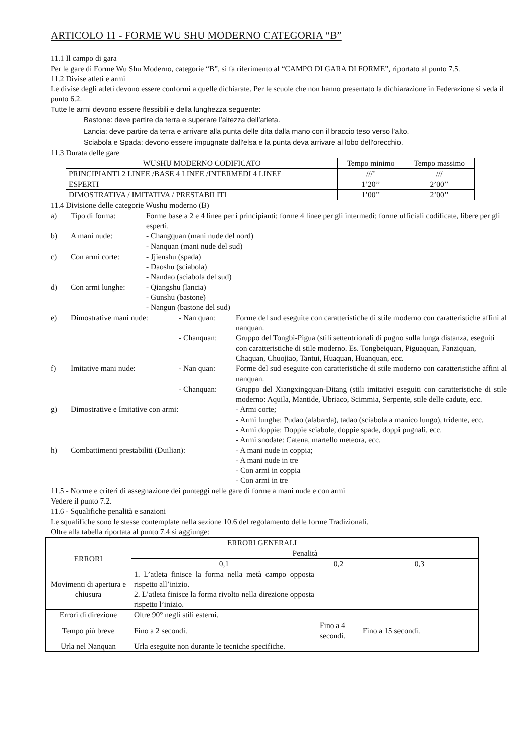ARTICOLO 11 - FORME WU SHU MODERNO CATEGORIA “B”
11.1 Il campo di gara
Per le gare di Forme Wu Shu Moderno, categorie “B”, si fa riferimento al “CAMPO DI GARA DI FORME”, riportato al punto 7.5.
11.2 Divise atleti e armi
Le divise degli atleti devono essere conformi a quelle dichiarate. Per le scuole che non hanno presentato la dichiarazione in Federazione si veda il punto 6.2.
Tutte le armi devono essere flessibili e della lunghezza seguente:
Bastone: deve partire da terra e superare l’altezza dell’atleta.
Lancia: deve partire da terra e arrivare alla punta delle dita dalla mano con il braccio teso verso l'alto.
Sciabola e Spada: devono essere impugnate dall'elsa e la punta deva arrivare al lobo dell'orecchio.
11.3 Durata delle gare
| WUSHU MODERNO CODIFICATO | Tempo minimo | Tempo massimo |
| --- | --- | --- |
| PRINCIPIANTI 2 LINEE /BASE 4 LINEE /INTERMEDI 4 LINEE | ///’ | /// |
| ESPERTI | 1’20’’ | 2’00’’ |
| DIMOSTRATIVA / IMITATIVA / PRESTABILITI | 1’00’’ | 2’00’’ |
11.4 Divisione delle categorie Wushu moderno (B)
a) Tipo di forma: Forme base a 2 e 4 linee per i principianti; forme 4 linee per gli intermedi; forme ufficiali codificate, libere per gli esperti.
b) A mani nude: - Changquan (mani nude del nord)
- Nanquan (mani nude del sud)
c) Con armi corte: - Jjienshu (spada)
- Daoshu (sciabola)
- Nandao (sciabola del sud)
d) Con armi lunghe: - Qiangshu (lancia)
- Gunshu (bastone)
- Nangun (bastone del sud)
e) Dimostrative mani nude: - Nan quan: Forme del sud eseguite con caratteristiche di stile moderno con caratteristiche affini al nanquan.
- Chanquan: Gruppo del Tongbi-Pigua (stili settentrionali di pugno sulla lunga distanza, eseguiti con caratteristiche di stile moderno. Es. Tongbeiquan, Piguaquan, Fanziquan, Chaquan, Chuojiao, Tantui, Huaquan, Huanquan, ecc.
f) Imitative mani nude: - Nan quan: Forme del sud eseguite con caratteristiche di stile moderno con caratteristiche affini al nanquan.
- Chanquan: Gruppo del Xiangxingquan-Ditang (stili imitativi eseguiti con caratteristiche di stile moderno: Aquila, Mantide, Ubriaco, Scimmia, Serpente, stile delle cadute, ecc.
g) Dimostrative e Imitative con armi: - Armi corte;
- Armi lunghe: Pudao (alabarda), tadao (sciabola a manico lungo), tridente, ecc.
- Armi doppie: Doppie sciabole, doppie spade, doppi pugnali, ecc.
- Armi snodate: Catena, martello meteora, ecc.
h) Combattimenti prestabiliti (Duilian):
- A mani nude in coppia;
- A mani nude in tre
- Con armi in coppia
- Con armi in tre
11.5 - Norme e criteri di assegnazione dei punteggi nelle gare di forme a mani nude e con armi
Vedere il punto 7.2.
11.6 - Squalifiche penalità e sanzioni
Le squalifiche sono le stesse contemplate nella sezione 10.6 del regolamento delle forme Tradizionali.
Oltre alla tabella riportata al punto 7.4 si aggiunge:
| ERRORI GENERALI | | | |
| --- | --- | --- | --- |
| ERRORI | Penalità | | |
| | 0,1 | 0,2 | 0,3 |
| Movimenti di apertura e chiusura | 1. L’atleta finisce la forma nella metà campo opposta rispetto all’inizio. 2. L’atleta finisce la forma rivolto nella direzione opposta rispetto l’inizio. | | |
| Errori di direzione | Oltre 90° negli stili esterni. | | |
| Tempo più breve | Fino a 2 secondi. | Fino a 4 secondi. | Fino a 15 secondi. |
| Urla nel Nanquan | Urla eseguite non durante le tecniche specifiche. | | |